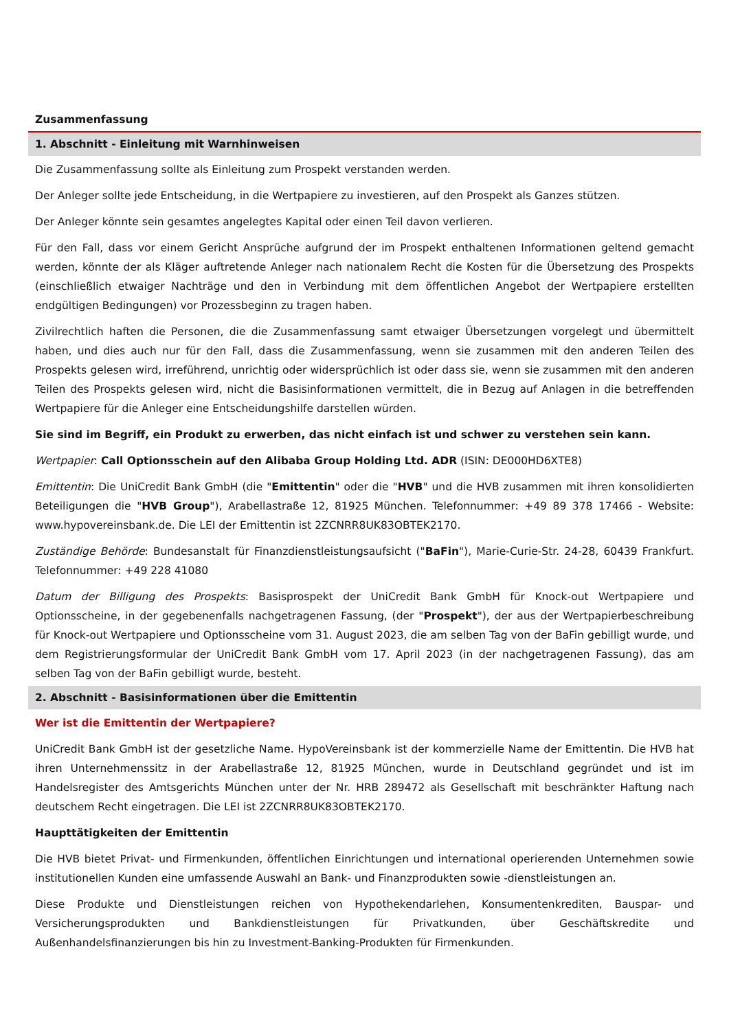Zusammenfassung
1. Abschnitt - Einleitung mit Warnhinweisen
Die Zusammenfassung sollte als Einleitung zum Prospekt verstanden werden.
Der Anleger sollte jede Entscheidung, in die Wertpapiere zu investieren, auf den Prospekt als Ganzes stützen.
Der Anleger könnte sein gesamtes angelegtes Kapital oder einen Teil davon verlieren.
Für den Fall, dass vor einem Gericht Ansprüche aufgrund der im Prospekt enthaltenen Informationen geltend gemacht werden, könnte der als Kläger auftretende Anleger nach nationalem Recht die Kosten für die Übersetzung des Prospekts (einschließlich etwaiger Nachträge und den in Verbindung mit dem öffentlichen Angebot der Wertpapiere erstellten endgültigen Bedingungen) vor Prozessbeginn zu tragen haben.
Zivilrechtlich haften die Personen, die die Zusammenfassung samt etwaiger Übersetzungen vorgelegt und übermittelt haben, und dies auch nur für den Fall, dass die Zusammenfassung, wenn sie zusammen mit den anderen Teilen des Prospekts gelesen wird, irreführend, unrichtig oder widersprüchlich ist oder dass sie, wenn sie zusammen mit den anderen Teilen des Prospekts gelesen wird, nicht die Basisinformationen vermittelt, die in Bezug auf Anlagen in die betreffenden Wertpapiere für die Anleger eine Entscheidungshilfe darstellen würden.
Sie sind im Begriff, ein Produkt zu erwerben, das nicht einfach ist und schwer zu verstehen sein kann.
Wertpapier: Call Optionsschein auf den Alibaba Group Holding Ltd. ADR (ISIN: DE000HD6XTE8)
Emittentin: Die UniCredit Bank GmbH (die "Emittentin" oder die "HVB" und die HVB zusammen mit ihren konsolidierten Beteiligungen die "HVB Group"), Arabellastraße 12, 81925 München. Telefonnummer: +49 89 378 17466 - Website: www.hypovereinsbank.de. Die LEI der Emittentin ist 2ZCNRR8UK83OBTEK2170.
Zuständige Behörde: Bundesanstalt für Finanzdienstleistungsaufsicht ("BaFin"), Marie-Curie-Str. 24-28, 60439 Frankfurt. Telefonnummer: +49 228 41080
Datum der Billigung des Prospekts: Basisprospekt der UniCredit Bank GmbH für Knock-out Wertpapiere und Optionsscheine, in der gegebenenfalls nachgetragenen Fassung, (der "Prospekt"), der aus der Wertpapierbeschreibung für Knock-out Wertpapiere und Optionsscheine vom 31. August 2023, die am selben Tag von der BaFin gebilligt wurde, und dem Registrierungsformular der UniCredit Bank GmbH vom 17. April 2023 (in der nachgetragenen Fassung), das am selben Tag von der BaFin gebilligt wurde, besteht.
2. Abschnitt - Basisinformationen über die Emittentin
Wer ist die Emittentin der Wertpapiere?
UniCredit Bank GmbH ist der gesetzliche Name. HypoVereinsbank ist der kommerzielle Name der Emittentin. Die HVB hat ihren Unternehmenssitz in der Arabellastraße 12, 81925 München, wurde in Deutschland gegründet und ist im Handelsregister des Amtsgerichts München unter der Nr. HRB 289472 als Gesellschaft mit beschränkter Haftung nach deutschem Recht eingetragen. Die LEI ist 2ZCNRR8UK83OBTEK2170.
Haupttätigkeiten der Emittentin
Die HVB bietet Privat- und Firmenkunden, öffentlichen Einrichtungen und international operierenden Unternehmen sowie institutionellen Kunden eine umfassende Auswahl an Bank- und Finanzprodukten sowie -dienstleistungen an.
Diese Produkte und Dienstleistungen reichen von Hypothekendarlehen, Konsumentenkrediten, Bauspar- und Versicherungsprodukten und Bankdienstleistungen für Privatkunden, über Geschäftskredite und Außenhandelsfinanzierungen bis hin zu Investment-Banking-Produkten für Firmenkunden.